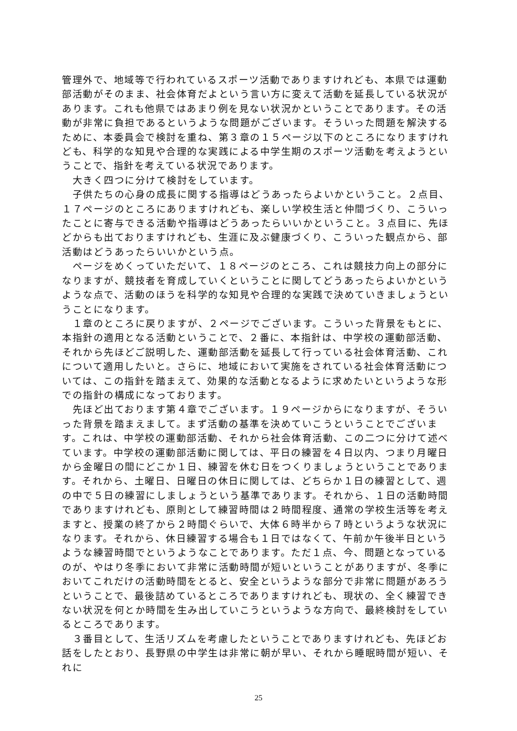管理外で、地域等で行われているスポーツ活動でありますけれども、本県では運動部活動がそのまま、社会体育だよという言い方に変えて活動を延長している状況があります。これも他県ではあまり例を見ない状況かということであります。その活動が非常に負担であるというような問題がございます。そういった問題を解決するために、本委員会で検討を重ね、第３章の１５ページ以下のところになりますけれども、科学的な知見や合理的な実践による中学生期のスポーツ活動を考えようということで、指針を考えている状況であります。
　大きく四つに分けて検討をしています。
　子供たちの心身の成長に関する指導はどうあったらよいかということ。２点目、１７ページのところにありますけれども、楽しい学校生活と仲間づくり、こういったことに寄与できる活動や指導はどうあったらいいかということ。３点目に、先ほどからも出ておりますけれども、生涯に及ぶ健康づくり、こういった観点から、部活動はどうあったらいいかという点。
　ページをめくっていただいて、１８ページのところ、これは競技力向上の部分になりますが、競技者を育成していくということに関してどうあったらよいかというような点で、活動のほうを科学的な知見や合理的な実践で決めていきましょうということになります。
　１章のところに戻りますが、２ページでございます。こういった背景をもとに、本指針の適用となる活動ということで、２番に、本指針は、中学校の運動部活動、それから先ほどご説明した、運動部活動を延長して行っている社会体育活動、これについて適用したいと。さらに、地域において実施をされている社会体育活動については、この指針を踏まえて、効果的な活動となるように求めたいというような形での指針の構成になっております。
　先ほど出ております第４章でございます。１９ページからになりますが、そういった背景を踏まえまして。まず活動の基準を決めていこうということでございます。これは、中学校の運動部活動、それから社会体育活動、この二つに分けて述べています。中学校の運動部活動に関しては、平日の練習を４日以内、つまり月曜日から金曜日の間にどこか１日、練習を休む日をつくりましょうということであります。それから、土曜日、日曜日の休日に関しては、どちらか１日の練習として、週の中で５日の練習にしましょうという基準であります。それから、１日の活動時間でありますけれども、原則として練習時間は２時間程度、通常の学校生活等を考えますと、授業の終了から２時間ぐらいで、大体６時半から７時というような状況になります。それから、休日練習する場合も１日ではなくて、午前か午後半日というような練習時間でというようなことであります。ただ１点、今、問題となっているのが、やはり冬季において非常に活動時間が短いということがありますが、冬季においてこれだけの活動時間をとると、安全というような部分で非常に問題があろうということで、最後詰めているところでありますけれども、現状の、全く練習できない状況を何とか時間を生み出していこうというような方向で、最終検討をしているところであります。
　３番目として、生活リズムを考慮したということでありますけれども、先ほどお話をしたとおり、長野県の中学生は非常に朝が早い、それから睡眠時間が短い、それに
25